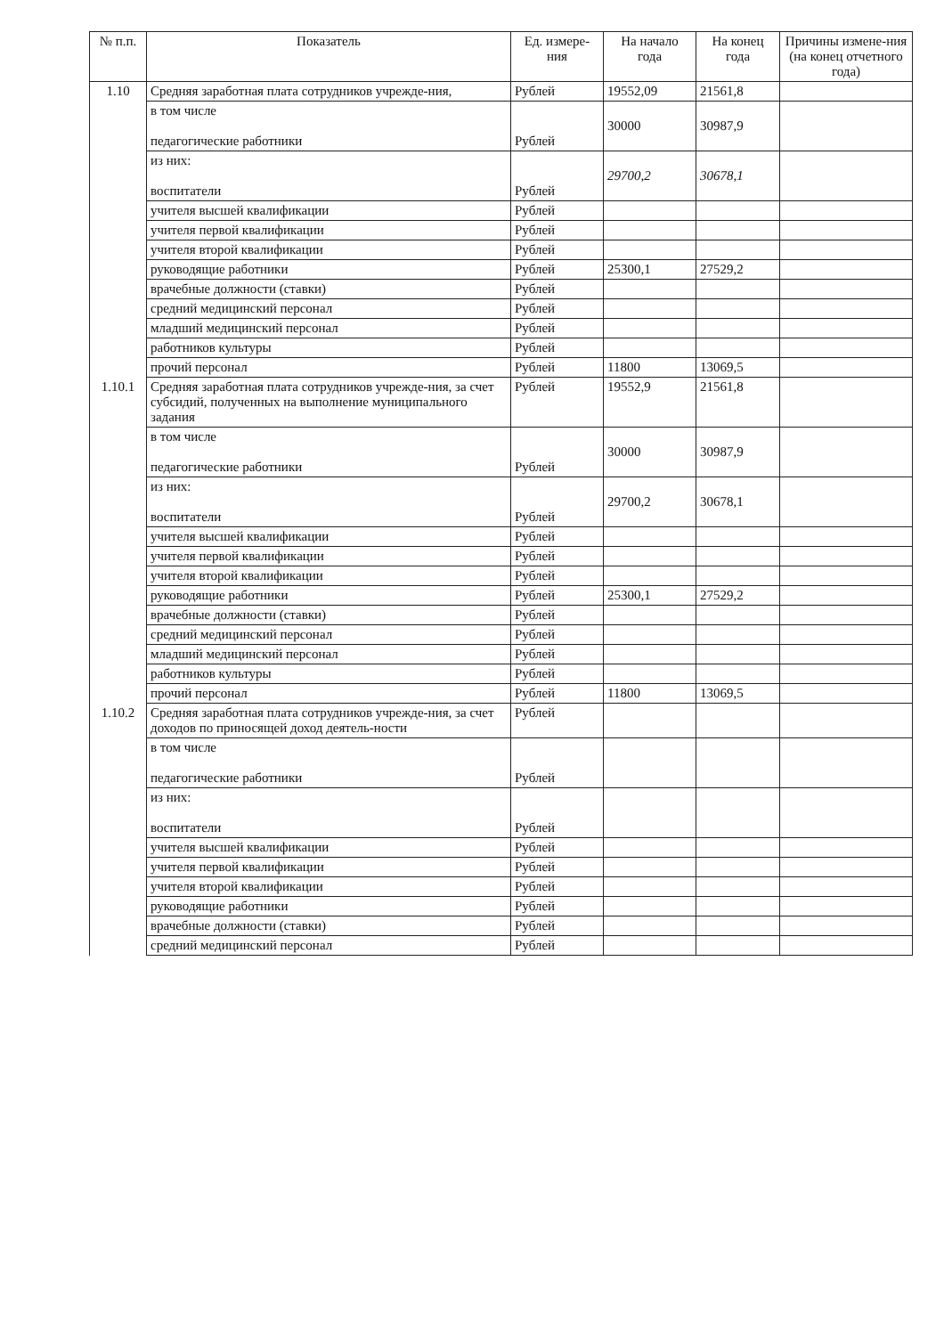| № п.п. | Показатель | Ед. измере-ния | На начало года | На конец года | Причины измене-ния (на конец отчетного года) |
| --- | --- | --- | --- | --- | --- |
| 1.10 | Средняя заработная плата сотрудников учрежде-ния, | Рублей | 19552,09 | 21561,8 | |
| | в том числе педагогические работники | Рублей | 30000 | 30987,9 | |
| | из них: воспитатели | Рублей | 29700,2 | 30678,1 | |
| | учителя высшей квалификации | Рублей | | | |
| | учителя первой квалификации | Рублей | | | |
| | учителя второй квалификации | Рублей | | | |
| | руководящие работники | Рублей | 25300,1 | 27529,2 | |
| | врачебные должности (ставки) | Рублей | | | |
| | средний медицинский персонал | Рублей | | | |
| | младший медицинский персонал | Рублей | | | |
| | работников культуры | Рублей | | | |
| | прочий персонал | Рублей | 11800 | 13069,5 | |
| 1.10.1 | Средняя заработная плата сотрудников учрежде-ния, за счет субсидий, полученных на выполнение муниципального задания | Рублей | 19552,9 | 21561,8 | |
| | в том числе педагогические работники | Рублей | 30000 | 30987,9 | |
| | из них: воспитатели | Рублей | 29700,2 | 30678,1 | |
| | учителя высшей квалификации | Рублей | | | |
| | учителя первой квалификации | Рублей | | | |
| | учителя второй квалификации | Рублей | | | |
| | руководящие работники | Рублей | 25300,1 | 27529,2 | |
| | врачебные должности (ставки) | Рублей | | | |
| | средний медицинский персонал | Рублей | | | |
| | младший медицинский персонал | Рублей | | | |
| | работников культуры | Рублей | | | |
| | прочий персонал | Рублей | 11800 | 13069,5 | |
| 1.10.2 | Средняя заработная плата сотрудников учрежде-ния, за счет доходов по приносящей доход деятель-ности | Рублей | | | |
| | в том числе педагогические работники | Рублей | | | |
| | из них: воспитатели | Рублей | | | |
| | учителя высшей квалификации | Рублей | | | |
| | учителя первой квалификации | Рублей | | | |
| | учителя второй квалификации | Рублей | | | |
| | руководящие работники | Рублей | | | |
| | врачебные должности (ставки) | Рублей | | | |
| | средний медицинский персонал | Рублей | | | |